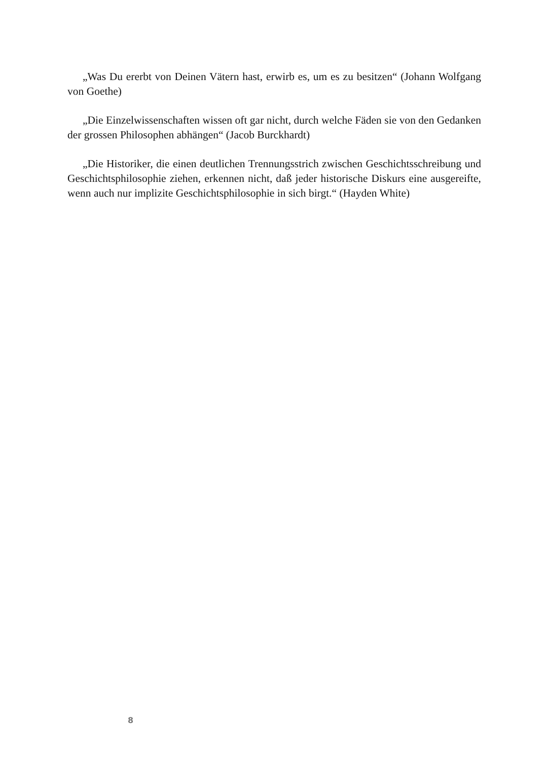„Was Du ererbt von Deinen Vätern hast, erwirb es, um es zu besitzen“ (Johann Wolfgang von Goethe)
„Die Einzelwissenschaften wissen oft gar nicht, durch welche Fäden sie von den Gedanken der grossen Philosophen abhängen“ (Jacob Burckhardt)
„Die Historiker, die einen deutlichen Trennungsstrich zwischen Geschichts­schreibung und Geschichtsphilosophie ziehen, erkennen nicht, daß jeder historische Diskurs eine ausgereifte, wenn auch nur implizite Geschichtsphilosophie in sich birgt.“ (Hayden White)
8